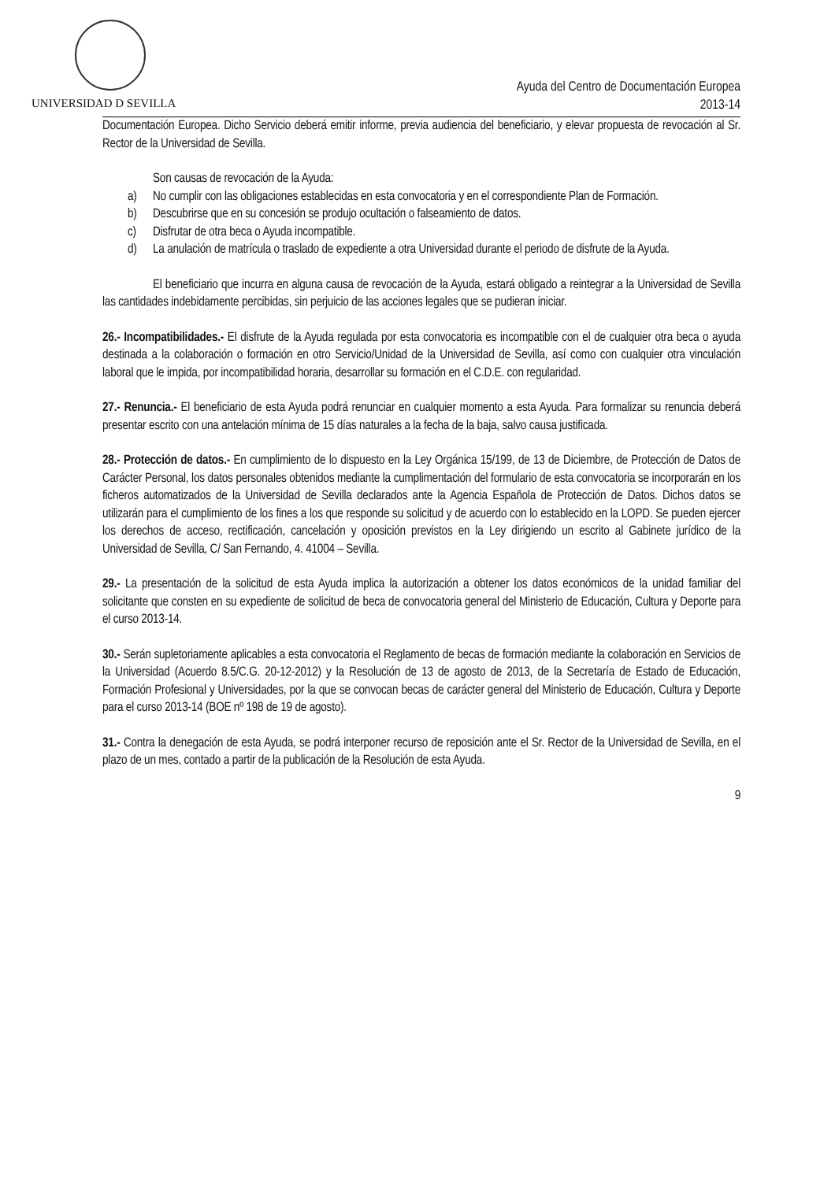UNIVERSIDAD D SEVILLA
Ayuda del Centro de Documentación Europea
2013-14
Documentación Europea. Dicho Servicio deberá emitir informe, previa audiencia del beneficiario, y elevar propuesta de revocación al Sr. Rector de la Universidad de Sevilla.
Son causas de revocación de la Ayuda:
a) No cumplir con las obligaciones establecidas en esta convocatoria y en el correspondiente Plan de Formación.
b) Descubrirse que en su concesión se produjo ocultación o falseamiento de datos.
c) Disfrutar de otra beca o Ayuda incompatible.
d) La anulación de matrícula o traslado de expediente a otra Universidad durante el periodo de disfrute de la Ayuda.
El beneficiario que incurra en alguna causa de revocación de la Ayuda, estará obligado a reintegrar a la Universidad de Sevilla las cantidades indebidamente percibidas, sin perjuicio de las acciones legales que se pudieran iniciar.
26.- Incompatibilidades.- El disfrute de la Ayuda regulada por esta convocatoria es incompatible con el de cualquier otra beca o ayuda destinada a la colaboración o formación en otro Servicio/Unidad de la Universidad de Sevilla, así como con cualquier otra vinculación laboral que le impida, por incompatibilidad horaria, desarrollar su formación en el C.D.E. con regularidad.
27.- Renuncia.- El beneficiario de esta Ayuda podrá renunciar en cualquier momento a esta Ayuda. Para formalizar su renuncia deberá presentar escrito con una antelación mínima de 15 días naturales a la fecha de la baja, salvo causa justificada.
28.- Protección de datos.- En cumplimiento de lo dispuesto en la Ley Orgánica 15/199, de 13 de Diciembre, de Protección de Datos de Carácter Personal, los datos personales obtenidos mediante la cumplimentación del formulario de esta convocatoria se incorporarán en los ficheros automatizados de la Universidad de Sevilla declarados ante la Agencia Española de Protección de Datos. Dichos datos se utilizarán para el cumplimiento de los fines a los que responde su solicitud y de acuerdo con lo establecido en la LOPD. Se pueden ejercer los derechos de acceso, rectificación, cancelación y oposición previstos en la Ley dirigiendo un escrito al Gabinete jurídico de la Universidad de Sevilla, C/ San Fernando, 4. 41004 – Sevilla.
29.- La presentación de la solicitud de esta Ayuda implica la autorización a obtener los datos económicos de la unidad familiar del solicitante que consten en su expediente de solicitud de beca de convocatoria general del Ministerio de Educación, Cultura y Deporte para el curso 2013-14.
30.- Serán supletoriamente aplicables a esta convocatoria el Reglamento de becas de formación mediante la colaboración en Servicios de la Universidad (Acuerdo 8.5/C.G. 20-12-2012) y la Resolución de 13 de agosto de 2013, de la Secretaría de Estado de Educación, Formación Profesional y Universidades, por la que se convocan becas de carácter general del Ministerio de Educación, Cultura y Deporte para el curso 2013-14 (BOE nº 198 de 19 de agosto).
31.- Contra la denegación de esta Ayuda, se podrá interponer recurso de reposición ante el Sr. Rector de la Universidad de Sevilla, en el plazo de un mes, contado a partir de la publicación de la Resolución de esta Ayuda.
9